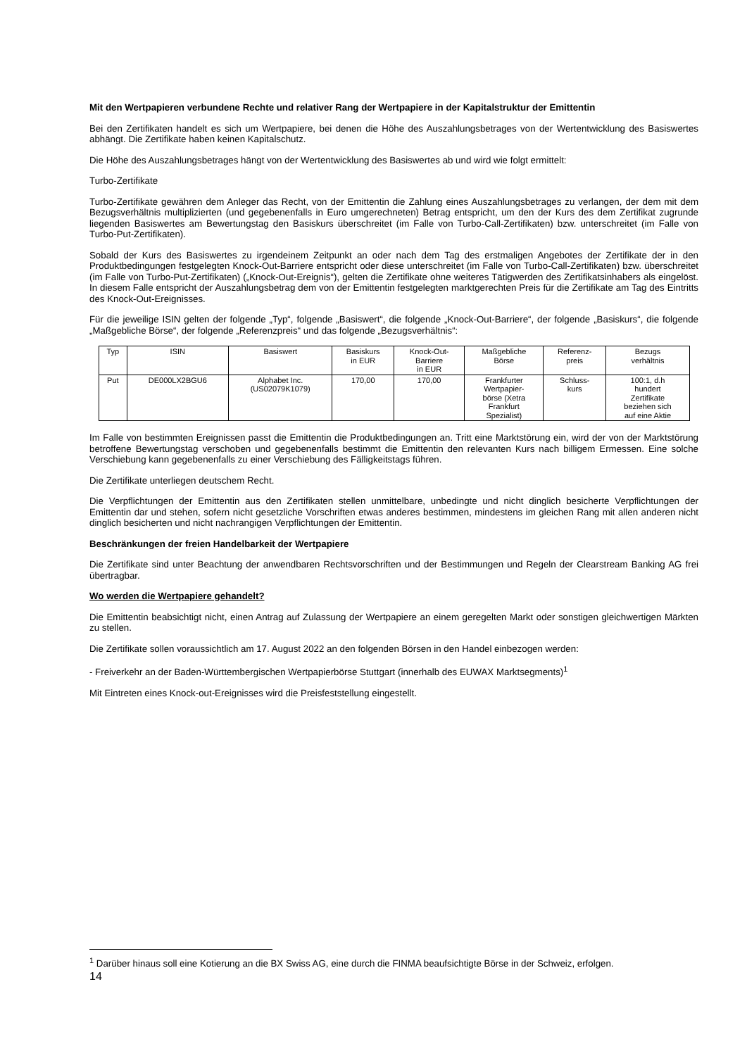Mit den Wertpapieren verbundene Rechte und relativer Rang der Wertpapiere in der Kapitalstruktur der Emittentin
Bei den Zertifikaten handelt es sich um Wertpapiere, bei denen die Höhe des Auszahlungsbetrages von der Wertentwicklung des Basiswertes abhängt. Die Zertifikate haben keinen Kapitalschutz.
Die Höhe des Auszahlungsbetrages hängt von der Wertentwicklung des Basiswertes ab und wird wie folgt ermittelt:
Turbo-Zertifikate
Turbo-Zertifikate gewähren dem Anleger das Recht, von der Emittentin die Zahlung eines Auszahlungsbetrages zu verlangen, der dem mit dem Bezugsverhältnis multiplizierten (und gegebenenfalls in Euro umgerechneten) Betrag entspricht, um den der Kurs des dem Zertifikat zugrunde liegenden Basiswertes am Bewertungstag den Basiskurs überschreitet (im Falle von Turbo-Call-Zertifikaten) bzw. unterschreitet (im Falle von Turbo-Put-Zertifikaten).
Sobald der Kurs des Basiswertes zu irgendeinem Zeitpunkt an oder nach dem Tag des erstmaligen Angebotes der Zertifikate der in den Produktbedingungen festgelegten Knock-Out-Barriere entspricht oder diese unterschreitet (im Falle von Turbo-Call-Zertifikaten) bzw. überschreitet (im Falle von Turbo-Put-Zertifikaten) („Knock-Out-Ereignis“), gelten die Zertifikate ohne weiteres Tätigwerden des Zertifikatsinhabers als eingelöst. In diesem Falle entspricht der Auszahlungsbetrag dem von der Emittentin festgelegten marktgerechten Preis für die Zertifikate am Tag des Eintritts des Knock-Out-Ereignisses.
Für die jeweilige ISIN gelten der folgende „Typ“, folgende „Basiswert“, die folgende „Knock-Out-Barriere“, der folgende „Basiskurs“, die folgende „Maßgebliche Börse“, der folgende „Referenzpreis“ und das folgende „Bezugsverhältnis“:
| Typ | ISIN | Basiswert | Basiskurs in EUR | Knock-Out- Barriere in EUR | Maßgebliche Börse | Referenz- preis | Bezugs verhältnis |
| Put | DE000LX2BGU6 | Alphabet Inc. (US02079K1079) | 170,00 | 170,00 | Frankfurter Wertpapier- börse (Xetra Frankfurt Spezialist) | Schluss- kurs | 100:1, d.h hundert Zertifikate beziehen sich auf eine Aktie |
Im Falle von bestimmten Ereignissen passt die Emittentin die Produktbedingungen an. Tritt eine Marktstörung ein, wird der von der Marktstörung betroffene Bewertungstag verschoben und gegebenenfalls bestimmt die Emittentin den relevanten Kurs nach billigem Ermessen. Eine solche Verschiebung kann gegebenenfalls zu einer Verschiebung des Fälligkeitstags führen.
Die Zertifikate unterliegen deutschem Recht.
Die Verpflichtungen der Emittentin aus den Zertifikaten stellen unmittelbare, unbedingte und nicht dinglich besicherte Verpflichtungen der Emittentin dar und stehen, sofern nicht gesetzliche Vorschriften etwas anderes bestimmen, mindestens im gleichen Rang mit allen anderen nicht dinglich besicherten und nicht nachrangigen Verpflichtungen der Emittentin.
Beschränkungen der freien Handelbarkeit der Wertpapiere
Die Zertifikate sind unter Beachtung der anwendbaren Rechtsvorschriften und der Bestimmungen und Regeln der Clearstream Banking AG frei übertragbar.
Wo werden die Wertpapiere gehandelt?
Die Emittentin beabsichtigt nicht, einen Antrag auf Zulassung der Wertpapiere an einem geregelten Markt oder sonstigen gleichwertigen Märkten zu stellen.
Die Zertifikate sollen voraussichtlich am 17. August 2022 an den folgenden Börsen in den Handel einbezogen werden:
- Freiverkehr an der Baden-Württembergischen Wertpapierbörse Stuttgart (innerhalb des EUWAX Marktsegments)<sup>1</sup>
Mit Eintreten eines Knock-out-Ereignisses wird die Preisfeststellung eingestellt.
<sup>1</sup> Darüber hinaus soll eine Kotierung an die BX Swiss AG, eine durch die FINMA beaufsichtigte Börse in der Schweiz, erfolgen.
14